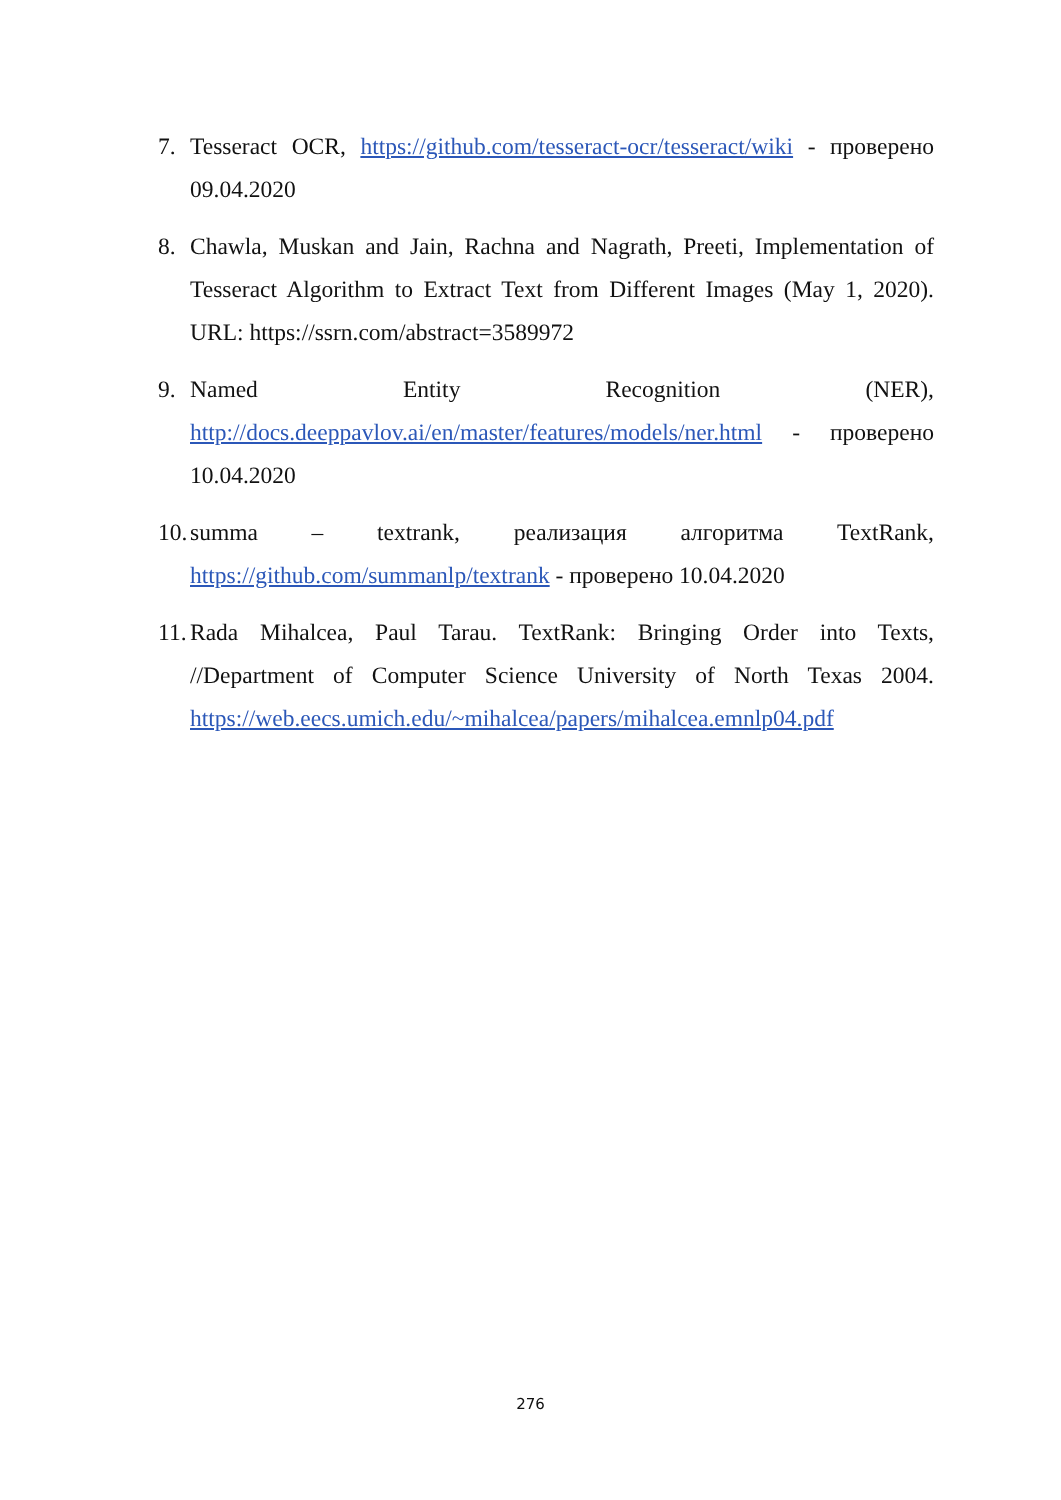7. Tesseract OCR, https://github.com/tesseract-ocr/tesseract/wiki - проверено 09.04.2020
8. Chawla, Muskan and Jain, Rachna and Nagrath, Preeti, Implementation of Tesseract Algorithm to Extract Text from Different Images (May 1, 2020). URL: https://ssrn.com/abstract=3589972
9. Named Entity Recognition (NER), http://docs.deeppavlov.ai/en/master/features/models/ner.html - проверено 10.04.2020
10.
summa – textrank, реализация алгоритма TextRank, https://github.com/summanlp/textrank - проверено 10.04.2020
11.
Rada Mihalcea, Paul Tarau. TextRank: Bringing Order into Texts, //Department of Computer Science University of North Texas 2004. https://web.eecs.umich.edu/~mihalcea/papers/mihalcea.emnlp04.pdf
276